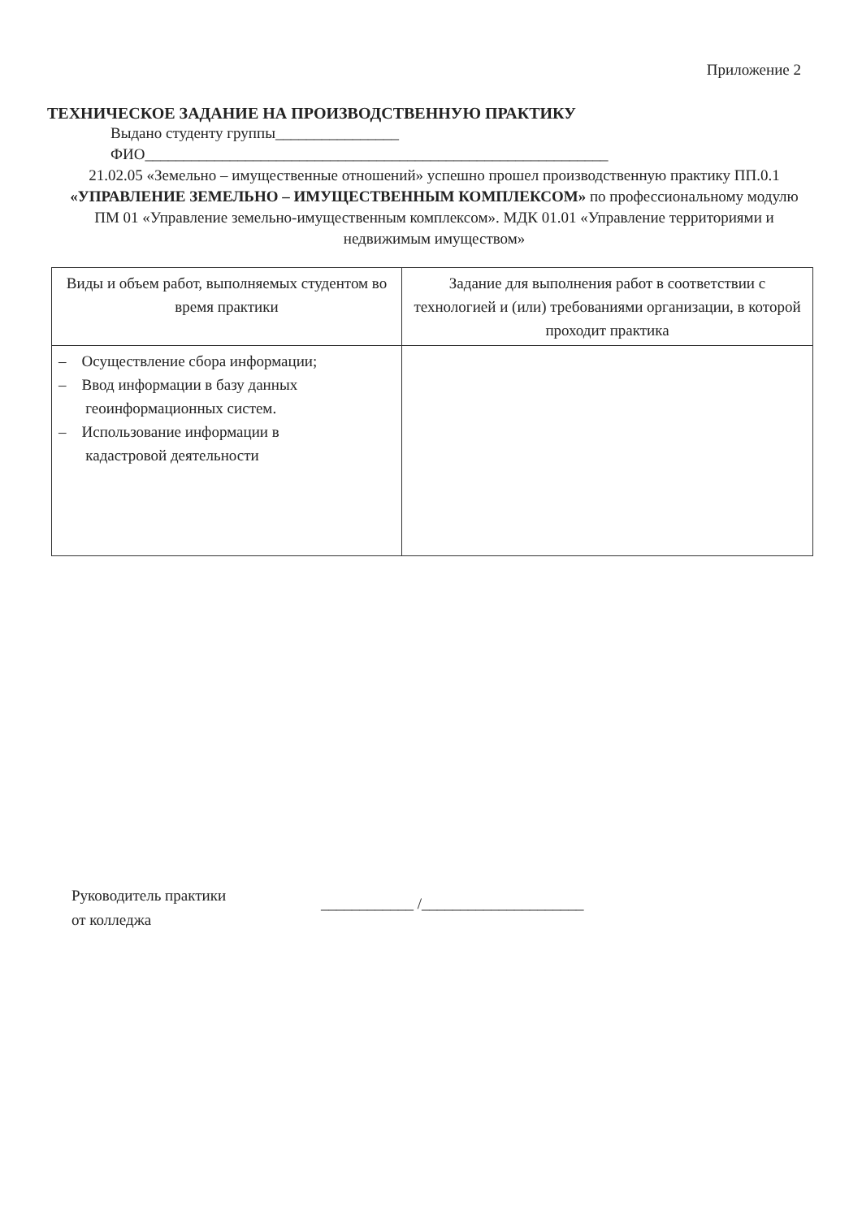Приложение 2
ТЕХНИЧЕСКОЕ ЗАДАНИЕ НА ПРОИЗВОДСТВЕННУЮ ПРАКТИКУ
Выдано студенту группы________________
ФИО____________________________________________________________
21.02.05 «Земельно – имущественные отношений» успешно прошел производственную практику ПП.0.1 «УПРАВЛЕНИЕ ЗЕМЕЛЬНО – ИМУЩЕСТВЕННЫМ КОМПЛЕКСОМ» по профессиональному модулю ПМ 01 «Управление земельно-имущественным комплексом». МДК 01.01 «Управление территориями и недвижимым имуществом»
| Виды и объем работ, выполняемых студентом во время практики | Задание для выполнения работ в соответствии с технологией и (или) требованиями организации, в которой проходит практика |
| – Осуществление сбора информации; – Ввод информации в базу данных геоинформационных систем. – Использование информации в кадастровой деятельности | |
Руководитель практики
от колледжа
____________ /_____________________